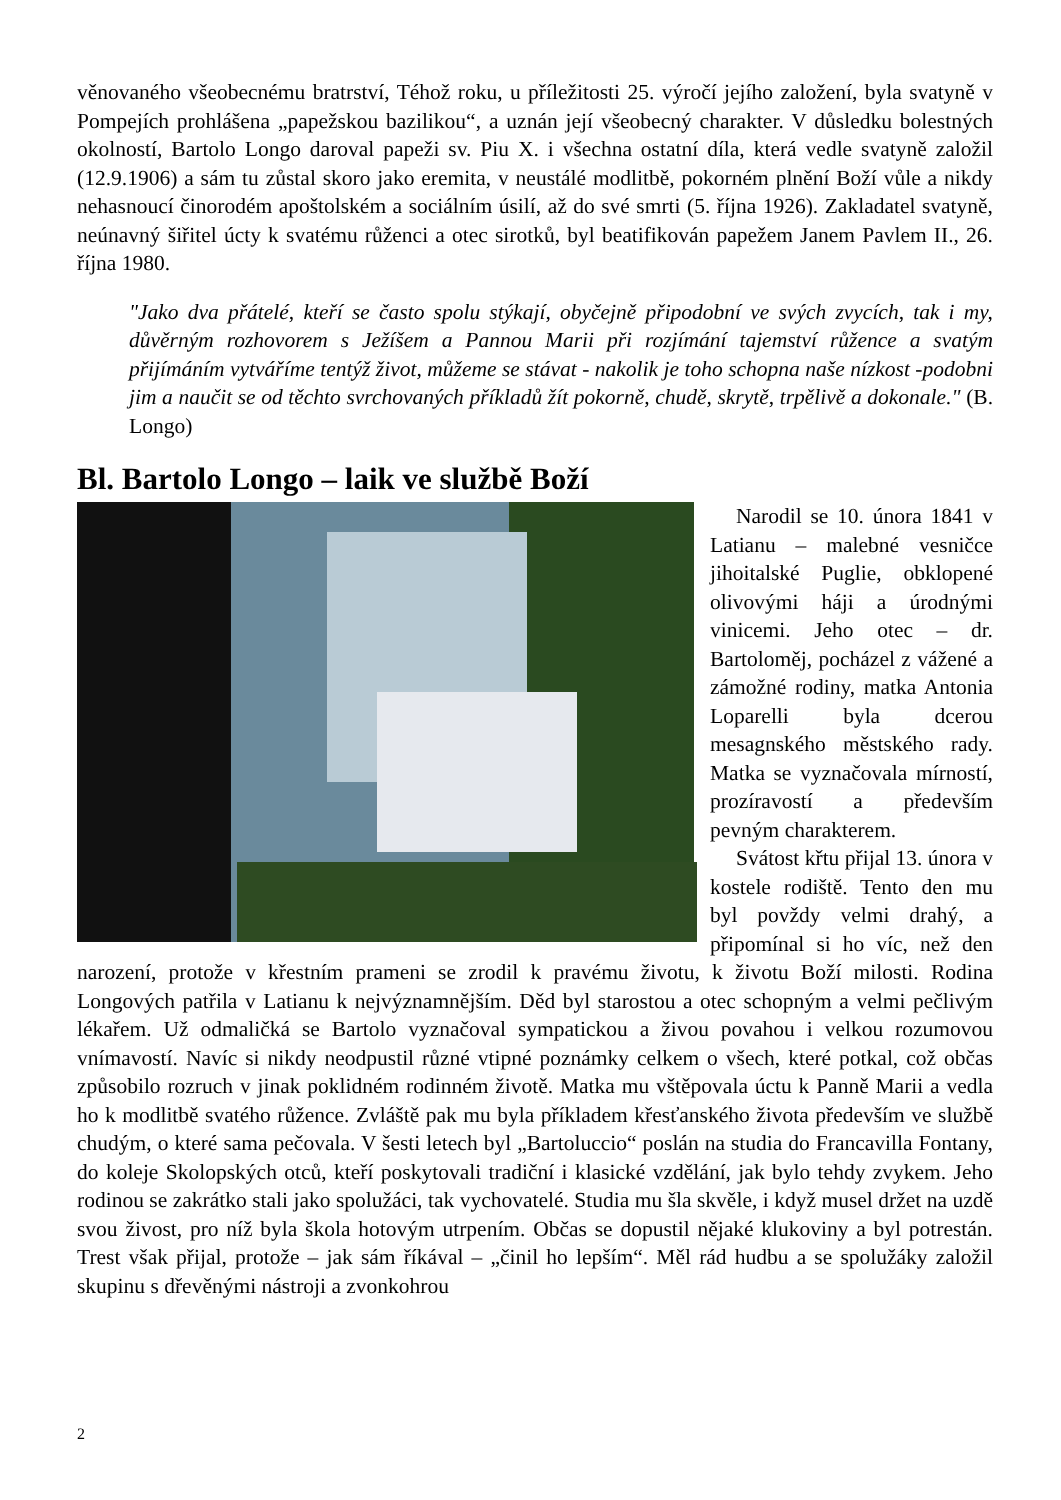věnovaného všeobecnému bratrství, Téhož roku, u příležitosti 25. výročí jejího založení, byla svatyně v Pompejích prohlášena „papežskou bazilikou“, a uznán její všeobecný charakter. V důsledku bolestných okolností, Bartolo Longo daroval papeži sv. Piu X. i všechna ostatní díla, která vedle svatyně založil (12.9.1906) a sám tu zůstal skoro jako eremita, v neustálé modlitbě, pokorném plnění Boží vůle a nikdy nehasnoucí činorodém apoštolském a sociálním úsilí, až do své smrti (5. října 1926). Zakladatel svatyně, neúnavný šiřitel úcty k svatému růženci a otec sirotků, byl beatifikován papežem Janem Pavlem II., 26. října 1980.
"Jako dva přátelé, kteří se často spolu stýkají, obyčejně připodobní ve svých zvycích, tak i my, důvěrným rozhovorem s Ježíšem a Pannou Marii při rozjímání tajemství růžence a svatým přijímáním vytváříme tentýž život, můžeme se stávat - nakolik je toho schopna naše nízkost -podobni jim a naučit se od těchto svrchovaných příkladů žít pokorně, chudě, skrytě, trpělivě a dokonale." (B. Longo)
Bl. Bartolo Longo – laik ve službě Boží
Narodil se 10. února 1841 v Latianu – malebné vesničce jihoitalské Puglie, obklopené olivovými háji a úrodnými vinicemi. Jeho otec – dr. Bartoloměj, pocházel z vážené a zámožné rodiny, matka Antonia Loparelli byla dcerou mesagnského městského rady. Matka se vyznačovala mírností, prozíravostí a především pevným charakterem.
Svátost křtu přijal 13. února v kostele rodiště. Tento den mu byl povždy velmi drahý, a připomínal si ho víc, než den narození, protože v křestním prameni se zrodil k pravému životu, k životu Boží milosti. Rodina Longových patřila v Latianu k nejvýznamnějším. Děd byl starostou a otec schopným a velmi pečlivým lékařem. Už odmaličká se Bartolo vyznačoval sympatickou a živou povahou i velkou rozumovou vnímavostí. Navíc si nikdy neodpustil různé vtipné poznámky celkem o všech, které potkal, což občas způsobilo rozruch v jinak poklidném rodinném životě. Matka mu vštěpovala úctu k Panně Marii a vedla ho k modlitbě svatého růžence. Zvláště pak mu byla příkladem křesťanského života především ve službě chudým, o které sama pečovala. V šesti letech byl „Bartoluccio“ poslán na studia do Francavilla Fontany, do koleje Skolopských otců, kteří poskytovali tradiční i klasické vzdělání, jak bylo tehdy zvykem. Jeho rodinou se zakrátko stali jako spolužáci, tak vychovatelé. Studia mu šla skvěle, i když musel držet na uzdě svou živost, pro níž byla škola hotovým utrpením. Občas se dopustil nějaké klukoviny a byl potrestán. Trest však přijal, protože – jak sám říkával – „činil ho lepším“. Měl rád hudbu a se spolužáky založil skupinu s dřevěnými nástroji a zvonkohrou
2